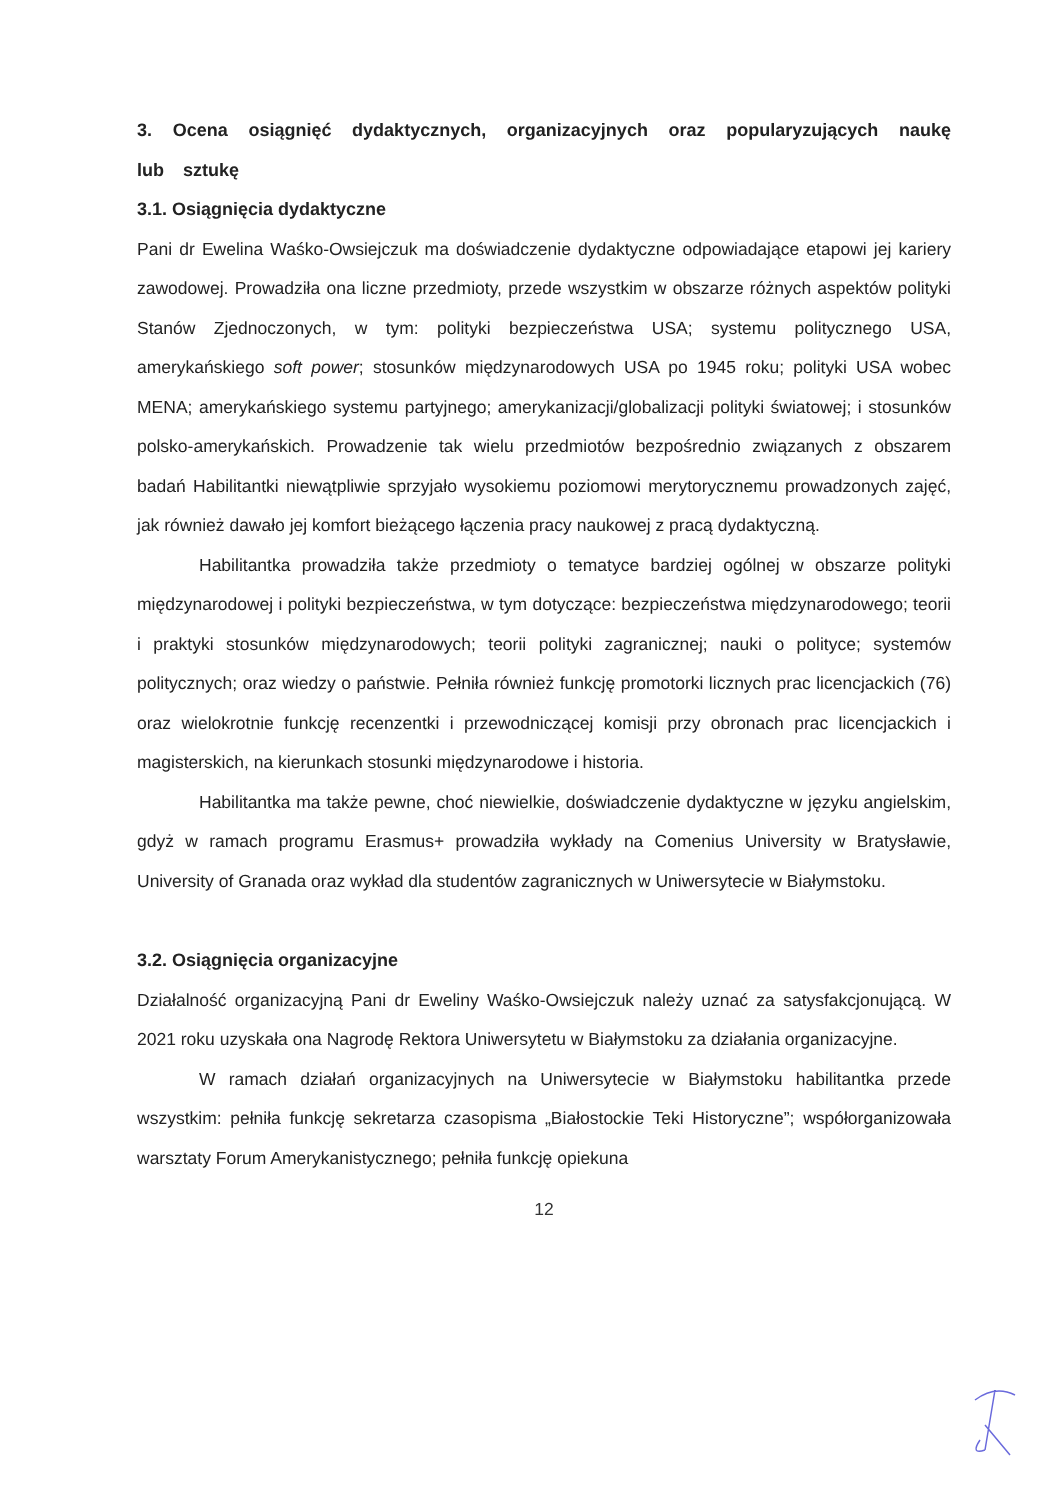3. Ocena osiągnięć dydaktycznych, organizacyjnych oraz popularyzujących naukę lub sztukę
3.1. Osiągnięcia dydaktyczne
Pani dr Ewelina Waśko-Owsiejczuk ma doświadczenie dydaktyczne odpowiadające etapowi jej kariery zawodowej. Prowadziła ona liczne przedmioty, przede wszystkim w obszarze różnych aspektów polityki Stanów Zjednoczonych, w tym: polityki bezpieczeństwa USA; systemu politycznego USA, amerykańskiego soft power; stosunków międzynarodowych USA po 1945 roku; polityki USA wobec MENA; amerykańskiego systemu partyjnego; amerykanizacji/globalizacji polityki światowej; i stosunków polsko-amerykańskich. Prowadzenie tak wielu przedmiotów bezpośrednio związanych z obszarem badań Habilitantki niewątpliwie sprzyjało wysokiemu poziomowi merytorycznemu prowadzonych zajęć, jak również dawało jej komfort bieżącego łączenia pracy naukowej z pracą dydaktyczną.
Habilitantka prowadziła także przedmioty o tematyce bardziej ogólnej w obszarze polityki międzynarodowej i polityki bezpieczeństwa, w tym dotyczące: bezpieczeństwa międzynarodowego; teorii i praktyki stosunków międzynarodowych; teorii polityki zagranicznej; nauki o polityce; systemów politycznych; oraz wiedzy o państwie. Pełniła również funkcję promotorki licznych prac licencjackich (76) oraz wielokrotnie funkcję recenzentki i przewodniczącej komisji przy obronach prac licencjackich i magisterskich, na kierunkach stosunki międzynarodowe i historia.
Habilitantka ma także pewne, choć niewielkie, doświadczenie dydaktyczne w języku angielskim, gdyż w ramach programu Erasmus+ prowadziła wykłady na Comenius University w Bratysławie, University of Granada oraz wykład dla studentów zagranicznych w Uniwersytecie w Białymstoku.
3.2. Osiągnięcia organizacyjne
Działalność organizacyjną Pani dr Eweliny Waśko-Owsiejczuk należy uznać za satysfakcjonującą. W 2021 roku uzyskała ona Nagrodę Rektora Uniwersytetu w Białymstoku za działania organizacyjne.
W ramach działań organizacyjnych na Uniwersytecie w Białymstoku habilitantka przede wszystkim: pełniła funkcję sekretarza czasopisma „Białostockie Teki Historyczne”; współorganizowała warsztaty Forum Amerykanistycznego; pełniła funkcję opiekuna
12